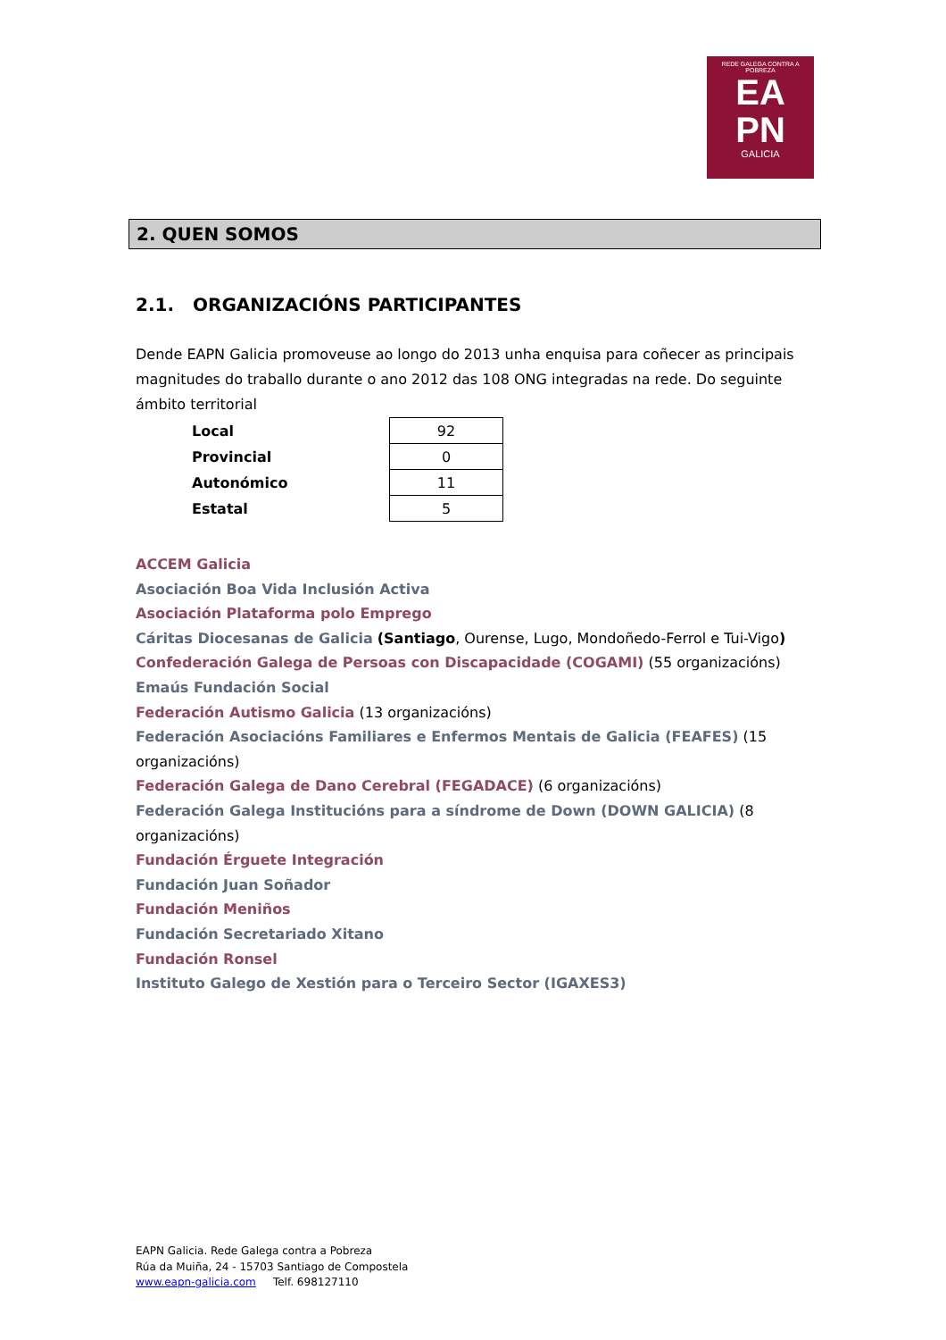REDE GALEGA CONTRA A POBREZA
EA
PN
GALICIA
2. QUEN SOMOS
2.1. ORGANIZACIÓNS PARTICIPANTES
Dende EAPN Galicia promoveuse ao longo do 2013 unha enquisa para coñecer as principais magnitudes do traballo durante o ano 2012 das 108 ONG integradas na rede. Do seguinte ámbito territorial
| Local | 92 |
| Provincial | 0 |
| Autonómico | 11 |
| Estatal | 5 |
ACCEM Galicia
Asociación Boa Vida Inclusión Activa
Asociación Plataforma polo Emprego
Cáritas Diocesanas de Galicia (Santiago, Ourense, Lugo, Mondoñedo-Ferrol e Tui-Vigo)
Confederación Galega de Persoas con Discapacidade (COGAMI) (55 organizacións)
Emaús Fundación Social
Federación Autismo Galicia (13 organizacións)
Federación Asociacións Familiares e Enfermos Mentais de Galicia (FEAFES) (15 organizacións)
Federación Galega de Dano Cerebral (FEGADACE) (6 organizacións)
Federación Galega Institucións para a síndrome de Down (DOWN GALICIA) (8 organizacións)
Fundación Érguete Integración
Fundación Juan Soñador
Fundación Meniños
Fundación Secretariado Xitano
Fundación Ronsel
Instituto Galego de Xestión para o Terceiro Sector (IGAXES3)
EAPN Galicia. Rede Galega contra a Pobreza
Rúa da Muiña, 24 - 15703 Santiago de Compostela
www.eapn-galicia.com Telf. 698127110